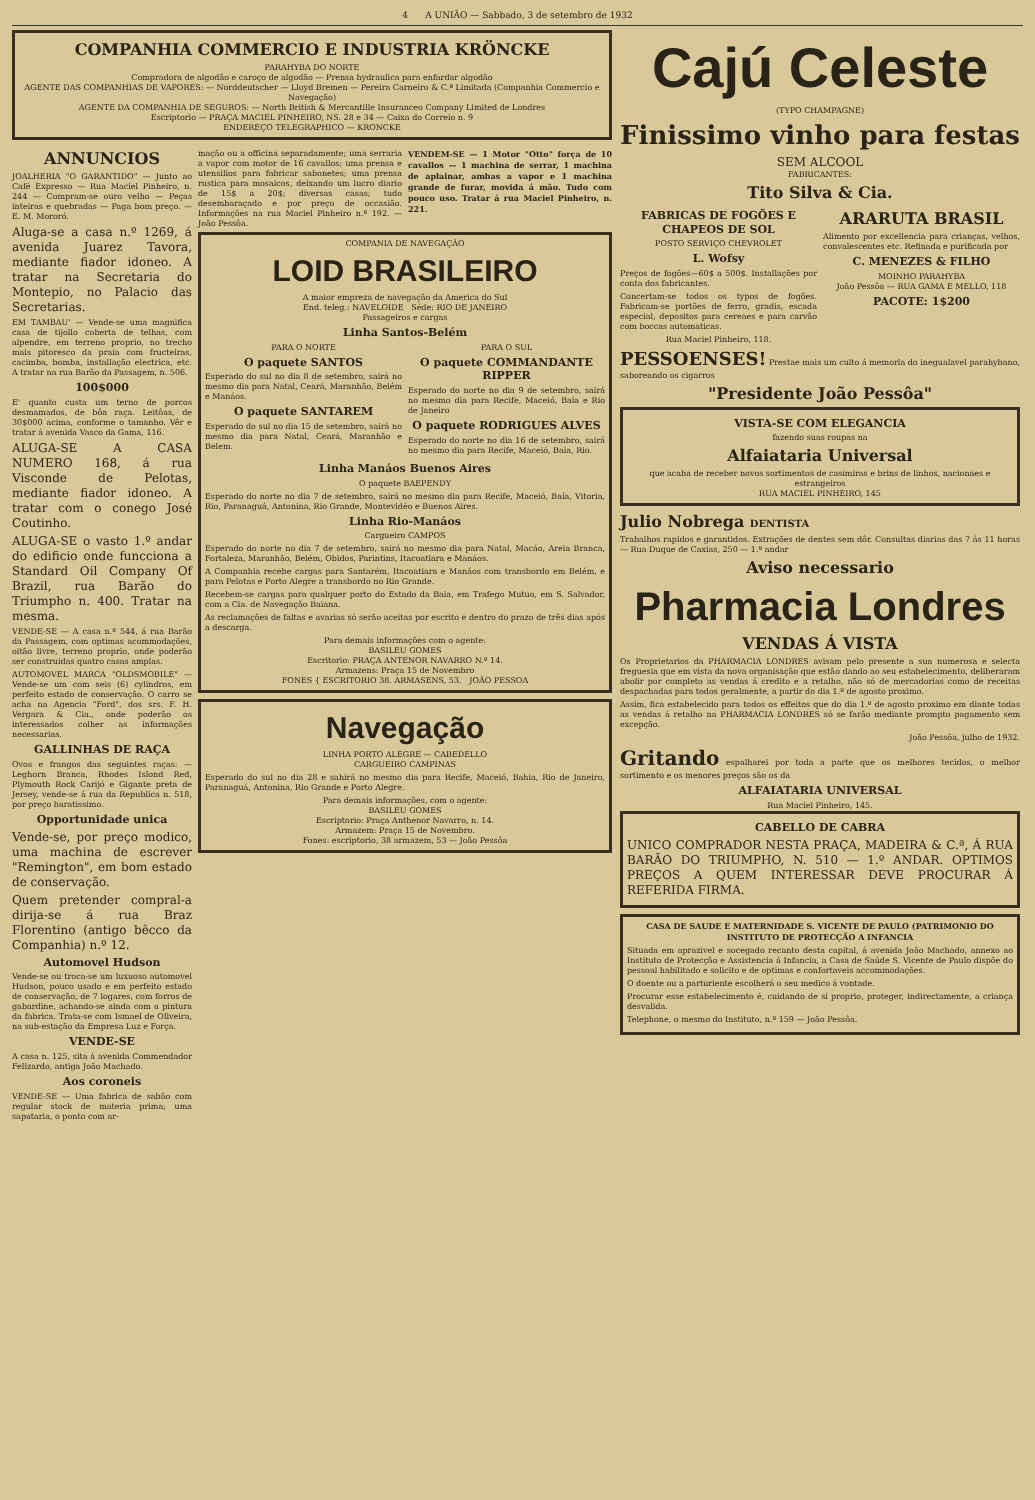4 A UNIÃO — Sabbado, 3 de setembro de 1932
COMPANHIA COMMERCIO E INDUSTRIA KRÖNCKE
PARAHYBA DO NORTE
Compradora de algodão e caroço de algodão — Prensa hydraulica para enfardar algodão
AGENTE DAS COMPANHIAS DE VAPORES: — Norddeutscher — Lloyd Bremen — Pereira Carneiro & C.ª Limitada (Companhia Commercio e Navegação)
AGENTE DA COMPANHIA DE SEGUROS: — North British & Mercantille Insuranceo Company Limited de Londres
Escriptorio — PRAÇA MACIEL PINHEIRO, NS. 28 e 34 — Caixa do Correio n. 9
ENDEREÇO TELEGRAPHICO — KRONCKE
ANNUNCIOS
JOALHERIA "O GARANTIDO" — Junto ao Café Expresso — Rua Maciel Pinheiro, n. 244 — Compram-se ouro velho — Peças inteiras e quebradas — Paga bom preço. — E. M. Mororó.
Aluga-se a casa n.º 1269, á avenida Juarez Tavora, mediante fiador idoneo. A tratar na Secretaria do Montepio, no Palacio das Secretarias.
EM TAMBAU' — Vende-se uma magnifica casa de tijollo coberta de telhas, com alpendre, em terreno proprio, no trecho mais pitoresco da praia com fructeiras, cacimba, bomba, installação electrica, etc. A tratar na rua Barão da Passagem, n. 506.
100$000
E' quanto custa um terno de porcos desmamados, de bôa raça. Leitôas, de 30$000 acima, conforme o tamanho. Vêr e tratar á avenida Vasco da Gama, 116.
ALUGA-SE A CASA NUMERO 168, á rua Visconde de Pelotas, mediante fiador idoneo. A tratar com o conego José Coutinho.
ALUGA-SE o vasto 1.º andar do edificio onde funcciona a Standard Oil Company Of Brazil, rua Barão do Triumpho n. 400. Tratar na mesma.
VENDE-SE — A casa n.º 544, á rua Barão da Passagem, com optimas acommodações, oitão livre, terreno proprio, onde poderão ser construidas quatro casas amplas.
AUTOMOVEL MARCA "OLDSMOBILE" — Vende-se um com seis (6) cylindros, em perfeito estado de conservação. O carro se acha na Agencia "Ford", dos srs. F. H. Vergara & Cia., onde poderão os interessados colher as informações necessarias.
GALLINHAS DE RAÇA
Ovos e frangos das seguintes raças: — Leghorn Branca, Rhodes Islond Red, Plymouth Rock Carijó e Gigante preta de Jersey, vende-se á rua da Republica n. 518, por preço baratissimo.
Opportunidade unica
Vende-se, por preço modico, uma machina de escrever "Remington", em bom estado de conservação.
Quem pretender compral-a dirija-se á rua Braz Florentino (antigo bêcco da Companhia) n.º 12.
Automovel Hudson
Vende-se ou troca-se um luxuoso automovel Hudson, pouco usado e em perfeito estado de conservação, de 7 logares, com forros de gabardine, achando-se ainda com a pintura da fabrica. Trata-se com Ismael de Oliveira, na sub-estação da Empresa Luz e Força.
VENDE-SE
A casa n. 125, sita á avenida Commendador Felizardo, antiga João Machado.
Aos coroneis
VENDE-SE — Uma fabrica de sabão com regular stock de materia prima; uma sapataria, o ponto com ar-
mação ou a officina separadamente; uma serraria a vapor com motor de 16 cavallos; uma prensa e utensilios para fabricar sabonetes; uma prensa rustica para mosaicos, deixando um lucro diario de 15$ a 20$; diversas casas; tudo desembaraçado e por preço de occasião. Informações na rua Maciel Pinheiro n.º 192. — João Pessôa.
VENDEM-SE — 1 Motor "Otto" força de 10 cavallos — 1 machina de serrar, 1 machina de aplainar, ambas a vapor e 1 machina grande de furar, movida á mão. Tudo com pouco uso. Tratar á rua Maciel Pinheiro, n. 221.
COMPANIA DE NAVEGAÇÃO
LOID BRASILEIRO
A maior empreza de navegação da America do Sul
End. teleg.: NAVELOIDE Séde: RIO DE JANEIRO
Passageiros e cargas
Linha Santos-Belém
PARA O NORTE
O paquete SANTOS
Esperado do sul no dia 8 de setembro, sairá no mesmo dia para Natal, Ceará, Maranhão, Belém e Manáos.
O paquete SANTAREM
Esperado do sul no dia 15 de setembro, sairá no mesmo dia para Natal, Ceará, Maranhão e Belem.
PARA O SUL
O paquete COMMANDANTE RIPPER
Esperado do norte no dia 9 de setembro, sairá no mesmo dia para Recife, Maceió, Baía e Rio de Janeiro
O paquete RODRIGUES ALVES
Esperado do norte no dia 16 de setembro, sairá no mesmo dia para Recife, Maceió, Baia, Rio.
Linha Manáos Buenos Aires
O paquete BAEPENDY
Esperado do norte no dia 7 de setembro, sairá no mesmo dia para Recife, Maceió, Baía, Vitoria, Rio, Paranaguá, Antonina, Rio Grande, Montevidéo e Buenos Aires.
Linha Rio-Manáos
Cargueiro CAMPOS
Esperado do norte no dia 7 de setembro, sairá no mesmo dia para Natal, Macáo, Areia Branca, Fortaleza, Maranhão, Belém, Obidos, Parintins, Itacoatiara e Manáos.
A Companhia recebe cargas para Santarém, Itacoatiara e Manáos com transbordo em Belém, e para Pelotas e Porto Alegre a transbordo no Rio Grande.
Recebem-se cargas para qualquer porto do Estado da Baia, em Trafego Mutuo, em S. Salvador, com a Cia. de Navegação Baiana.
As reclamações de faltas e avarias só serão aceitas por escrito e dentro do prazo de três dias após a descarga.
Para demais informações com o agente:
BASILEU GOMES
Escritorio: PRAÇA ANTENOR NAVARRO N.º 14.
Armazens: Praça 15 de Novembro
FONES { ESCRITORIO 38. ARMASENS, 53. JOÃO PESSOA
Navegação
LINHA PORTO ALEGRE — CABEDELLO
CARGUEIRO CAMPINAS
Esperado do sul no dia 28 e sahirá no mesmo dia para Recife, Maceió, Bahia, Rio de Janeiro, Paranaguá, Antonina, Rio Grande e Porto Alegre.
Para demais informações, com o agente:
BASILEU GOMES
Escriptorio: Praça Anthenor Navarro, n. 14.
Armazem: Praça 15 de Novembro.
Fones: escriptorio, 38 armazem, 53 — João Pessôa
Cajú Celeste
(TYPO CHAMPAGNE)
Finissimo vinho para festas
SEM ALCOOL
FABRICANTES:
Tito Silva & Cia.
FABRICAS DE FOGÕES E CHAPEOS DE SOL
POSTO SERVIÇO CHEVROLET
L. Wofsy
Preços de fogões—60$ a 500$. Installações por conta dos fabricantes.
Concertam-se todos os typos de fogões. Fabricam-se portões de ferro, gradis, escada especial, depositos para cereaes e para carvão com boccas automaticas.
Rua Maciel Pinheiro, 118.
ARARUTA BRASIL
Alimento por excellencia para crianças, velhos, convalescentes etc. Refinada e purificada por
C. MENEZES & FILHO
MOINHO PARAHYBA
João Pessôa — RUA GAMA E MELLO, 118
PACOTE: 1$200
PESSOENSES! Prestae mais um culto á memoria do inegualavel parahybano, saboreando os cigarros
"Presidente João Pessôa"
VISTA-SE COM ELEGANCIA
fazendo suas roupas na
Alfaiataria Universal
que acaba de receber novos sortimentos de casimiras e brins de linhos, nacionaes e estrangeiros
RUA MACIEL PINHEIRO, 145
Julio Nobrega DENTISTA
Trabalhos rapidos e garantidos. Extrações de dentes sem dôr. Consultas diarias das 7 ás 11 horas — Rua Duque de Caxias, 250 — 1.º andar
Aviso necessario
Pharmacia Londres
VENDAS Á VISTA
Os Proprietarios da PHARMACIA LONDRES avisam pelo presente a sua numerosa e selecta freguesia que em vista da nova organisação que estão dando ao seu estabelecimento, deliberaram abolir por completo as vendas á credito e a retalho, não só de mercadorias como de receitas despachadas para todos geralmente, a partir do dia 1.º de agosto proximo.
Assim, fica estabelecido para todos os effeitos que do dia 1.º de agosto proximo em diante todas as vendas á retalho na PHARMACIA LONDRES só se farão mediante prompto pagamento sem excepção.
João Pessôa, julho de 1932.
Gritando espalharei por toda a parte que os melhores tecidos, o melhor sortimento e os menores preços são os da
ALFAIATARIA UNIVERSAL
Rua Maciel Pinheiro, 145.
CABELLO DE CABRA
UNICO COMPRADOR NESTA PRAÇA, MADEIRA & C.ª, Á RUA BARÃO DO TRIUMPHO, N. 510 — 1.º ANDAR. OPTIMOS PREÇOS A QUEM INTERESSAR DEVE PROCURAR Á REFERIDA FIRMA.
CASA DE SAUDE E MATERNIDADE S. VICENTE DE PAULO (PATRIMONIO DO INSTITUTO DE PROTECÇÃO A INFANCIA
Situada em aprazivel e socegado recanto desta capital, á avenida João Machado, annexo ao Instituto de Protecção e Assistencia á Infancia, a Casa de Saúde S. Vicente de Paulo dispõe do pessoal habilitado e solicito e de optimas e confortaveis accommodações.
O doente ou a parturiente escolherá o seu medico á vontade.
Procurar esse estabelecimento é, cuidando de si proprio, proteger, indirectamente, a criança desvalida.
Telephone, o mesmo do Instituto, n.º 159 — João Pessôa.